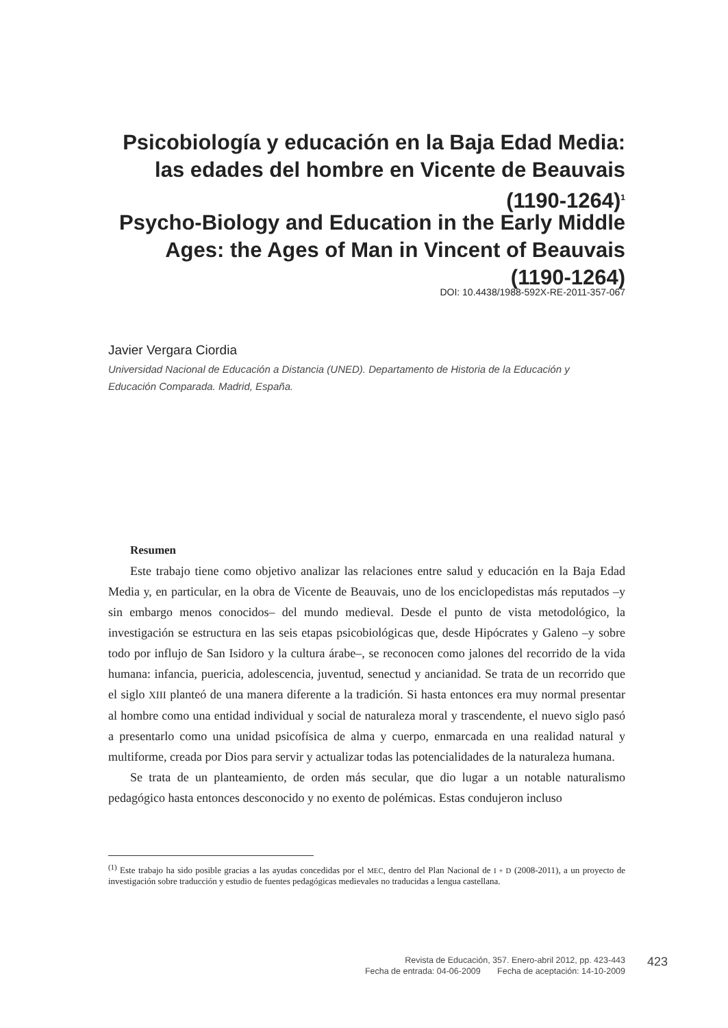Psicobiología y educación en la Baja Edad Media: las edades del hombre en Vicente de Beauvais (1190-1264)<sup>1</sup>
Psycho-Biology and Education in the Early Middle Ages: the Ages of Man in Vincent of Beauvais (1190-1264)
DOI: 10.4438/1988-592X-RE-2011-357-067
Javier Vergara Ciordia
Universidad Nacional de Educación a Distancia (UNED). Departamento de Historia de la Educación y Educación Comparada. Madrid, España.
Resumen
Este trabajo tiene como objetivo analizar las relaciones entre salud y educación en la Baja Edad Media y, en particular, en la obra de Vicente de Beauvais, uno de los enciclopedistas más reputados –y sin embargo menos conocidos– del mundo medieval. Desde el punto de vista metodológico, la investigación se estructura en las seis etapas psicobiológicas que, desde Hipócrates y Galeno –y sobre todo por influjo de San Isidoro y la cultura árabe–, se reconocen como jalones del recorrido de la vida humana: infancia, puericia, adolescencia, juventud, senectud y ancianidad. Se trata de un recorrido que el siglo XIII planteó de una manera diferente a la tradición. Si hasta entonces era muy normal presentar al hombre como una entidad individual y social de naturaleza moral y trascendente, el nuevo siglo pasó a presentarlo como una unidad psicofísica de alma y cuerpo, enmarcada en una realidad natural y multiforme, creada por Dios para servir y actualizar todas las potencialidades de la naturaleza humana.
Se trata de un planteamiento, de orden más secular, que dio lugar a un notable naturalismo pedagógico hasta entonces desconocido y no exento de polémicas. Estas condujeron incluso
<sup>(1)</sup> Este trabajo ha sido posible gracias a las ayudas concedidas por el MEC, dentro del Plan Nacional de I + D (2008-2011), a un proyecto de investigación sobre traducción y estudio de fuentes pedagógicas medievales no traducidas a lengua castellana.
Revista de Educación, 357. Enero-abril 2012, pp. 423-443
Fecha de entrada: 04-06-2009 Fecha de aceptación: 14-10-2009
423